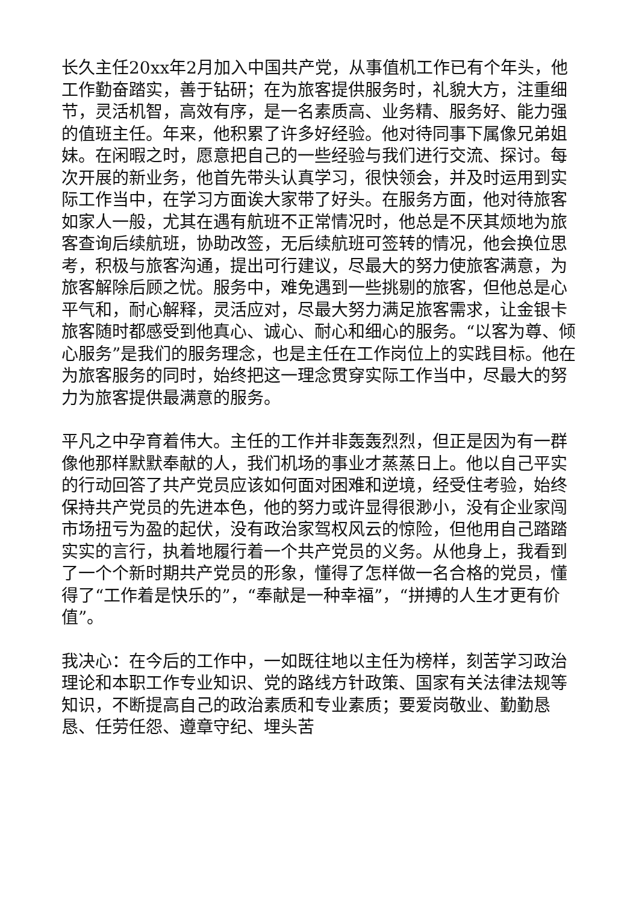长久主任20xx年2月加入中国共产党，从事值机工作已有个年头，他工作勤奋踏实，善于钻研；在为旅客提供服务时，礼貌大方，注重细节，灵活机智，高效有序，是一名素质高、业务精、服务好、能力强的值班主任。年来，他积累了许多好经验。他对待同事下属像兄弟姐妹。在闲暇之时，愿意把自己的一些经验与我们进行交流、探讨。每次开展的新业务，他首先带头认真学习，很快领会，并及时运用到实际工作当中，在学习方面诶大家带了好头。在服务方面，他对待旅客如家人一般，尤其在遇有航班不正常情况时，他总是不厌其烦地为旅客查询后续航班，协助改签，无后续航班可签转的情况，他会换位思考，积极与旅客沟通，提出可行建议，尽最大的努力使旅客满意，为旅客解除后顾之忧。服务中，难免遇到一些挑剔的旅客，但他总是心平气和，耐心解释，灵活应对，尽最大努力满足旅客需求，让金银卡旅客随时都感受到他真心、诚心、耐心和细心的服务。“以客为尊、倾心服务”是我们的服务理念，也是主任在工作岗位上的实践目标。他在为旅客服务的同时，始终把这一理念贯穿实际工作当中，尽最大的努力为旅客提供最满意的服务。
平凡之中孕育着伟大。主任的工作并非轰轰烈烈，但正是因为有一群像他那样默默奉献的人，我们机场的事业才蒸蒸日上。他以自己平实的行动回答了共产党员应该如何面对困难和逆境，经受住考验，始终保持共产党员的先进本色，他的努力或许显得很渺小，没有企业家闯市场扭亏为盈的起伏，没有政治家驾权风云的惊险，但他用自己踏踏实实的言行，执着地履行着一个共产党员的义务。从他身上，我看到了一个个新时期共产党员的形象，懂得了怎样做一名合格的党员，懂得了“工作着是快乐的”，“奉献是一种幸福”，“拼搏的人生才更有价值”。
我决心：在今后的工作中，一如既往地以主任为榜样，刻苦学习政治理论和本职工作专业知识、党的路线方针政策、国家有关法律法规等知识，不断提高自己的政治素质和专业素质；要爱岗敬业、勤勤恳恳、任劳任怨、遵章守纪、埋头苦